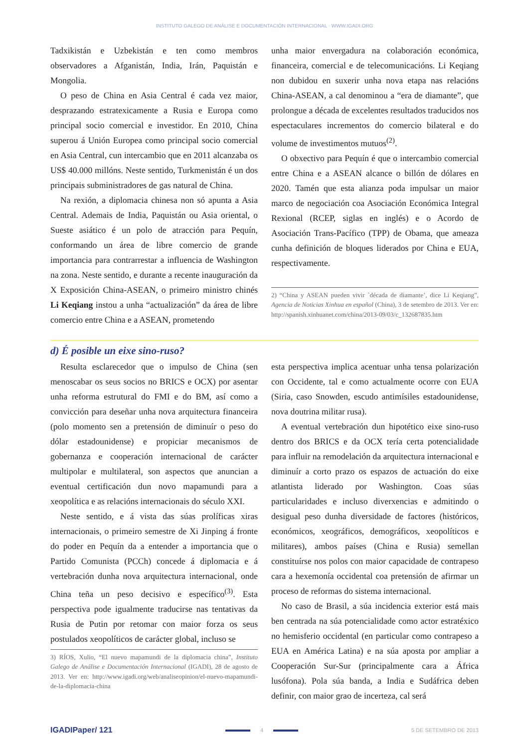INSTITUTO GALEGO DE ANÁLISE E DOCUMENTACIÓN INTERNACIONAL · WWW.IGADI.ORG
Tadxikistán e Uzbekistán e ten como membros observadores a Afganistán, India, Irán, Paquistán e Mongolia.
O peso de China en Asia Central é cada vez maior, desprazando estratexicamente a Rusia e Europa como principal socio comercial e investidor. En 2010, China superou á Unión Europea como principal socio comercial en Asia Central, cun intercambio que en 2011 alcanzaba os US$ 40.000 millóns. Neste sentido, Turkmenistán é un dos principais subministradores de gas natural de China.
Na rexión, a diplomacia chinesa non só apunta a Asia Central. Ademais de India, Paquistán ou Asia oriental, o Sueste asiático é un polo de atracción para Pequín, conformando un área de libre comercio de grande importancia para contrarrestar a influencia de Washington na zona. Neste sentido, e durante a recente inauguración da X Exposición China-ASEAN, o primeiro ministro chinés Li Keqiang instou a unha “actualización” da área de libre comercio entre China e a ASEAN, prometendo
unha maior envergadura na colaboración económica, financeira, comercial e de telecomunicacións. Li Keqiang non dubidou en suxerir unha nova etapa nas relacións China-ASEAN, a cal denominou a “era de diamante”, que prolongue a década de excelentes resultados traducidos nos espectaculares incrementos do comercio bilateral e do volume de investimentos mutuos<sup>(2)</sup>.
O obxectivo para Pequín é que o intercambio comercial entre China e a ASEAN alcance o billón de dólares en 2020. Tamén que esta alianza poda impulsar un maior marco de negociación coa Asociación Económica Integral Rexional (RCEP, siglas en inglés) e o Acordo de Asociación Trans-Pacífico (TPP) de Obama, que ameaza cunha definición de bloques liderados por China e EUA, respectivamente.
2) “China y ASEAN pueden vivir `década de diamante’, dice Li Keqiang”, Agencia de Noticias Xinhua en español (China), 3 de setembro de 2013. Ver en: http://spanish.xinhuanet.com/china/2013-09/03/c_132687835.htm
d) É posible un eixe sino-ruso?
Resulta esclarecedor que o impulso de China (sen menoscabar os seus socios no BRICS e OCX) por asentar unha reforma estrutural do FMI e do BM, así como a convicción para deseñar unha nova arquitectura financeira (polo momento sen a pretensión de diminuír o peso do dólar estadounidense) e propiciar mecanismos de gobernanza e cooperación internacional de carácter multipolar e multilateral, son aspectos que anuncian a eventual certificación dun novo mapamundi para a xeopolítica e as relacións internacionais do século XXI.
Neste sentido, e á vista das súas prolíficas xiras internacionais, o primeiro semestre de Xi Jinping á fronte do poder en Pequín da a entender a importancia que o Partido Comunista (PCCh) concede á diplomacia e á vertebración dunha nova arquitectura internacional, onde China teña un peso decisivo e específico<sup>(3)</sup>. Esta perspectiva pode igualmente traducirse nas tentativas da Rusia de Putin por retomar con maior forza os seus postulados xeopolíticos de carácter global, incluso se
3) RÍOS, Xulio, “El nuevo mapamundi de la diplomacia china”, Instituto Galego de Análise e Documentación Internacional (IGADI), 28 de agosto de 2013. Ver en: http://www.igadi.org/web/analiseopinion/el-nuevo-mapamundi-de-la-diplomacia-china
esta perspectiva implica acentuar unha tensa polarización con Occidente, tal e como actualmente ocorre con EUA (Siria, caso Snowden, escudo antimísiles estadounidense, nova doutrina militar rusa).
A eventual vertebración dun hipotético eixe sino-ruso dentro dos BRICS e da OCX tería certa potencialidade para influir na remodelación da arquitectura internacional e diminuír a corto prazo os espazos de actuación do eixe atlantista liderado por Washington. Coas súas particularidades e incluso diverxencias e admitindo o desigual peso dunha diversidade de factores (históricos, económicos, xeográficos, demográficos, xeopolíticos e militares), ambos países (China e Rusia) semellan constituírse nos polos con maior capacidade de contrapeso cara a hexemonía occidental coa pretensión de afirmar un proceso de reformas do sistema internacional.
No caso de Brasil, a súa incidencia exterior está mais ben centrada na súa potencialidade como actor estratéxico no hemisferio occidental (en particular como contrapeso a EUA en América Latina) e na súa aposta por ampliar a Cooperación Sur-Sur (principalmente cara a África lusófona). Pola súa banda, a India e Sudáfrica deben definir, con maior grao de incerteza, cal será
IGADIPaper/ 121 4 5 DE SETEMBRO DE 2013